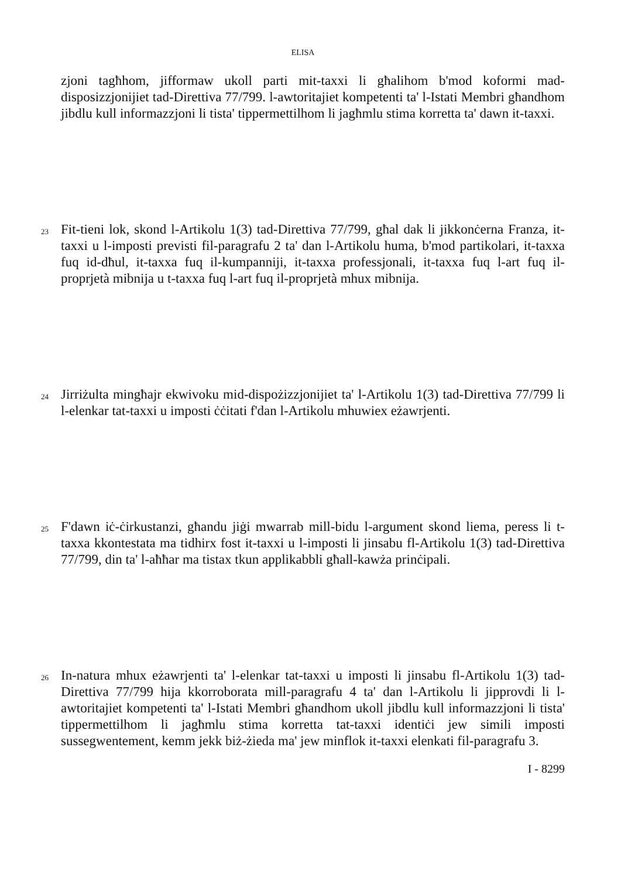ELISA
zjoni tagħhom, jifformaw ukoll parti mit-taxxi li għalihom b'mod koformi mad-disposizzjonijiet tad-Direttiva 77/799. l-awtoritajiet kompetenti ta' l-Istati Membri għandhom jibdlu kull informazzjoni li tista' tippermettilhom li jagħmlu stima korretta ta' dawn it-taxxi.
23
Fit-tieni lok, skond l-Artikolu 1(3) tad-Direttiva 77/799, għal dak li jikkonċerna Franza, it-taxxi u l-imposti previsti fil-paragrafu 2 ta' dan l-Artikolu huma, b'mod partikolari, it-taxxa fuq id-dħul, it-taxxa fuq il-kumpanniji, it-taxxa professjonali, it-taxxa fuq l-art fuq il-proprjetà mibnija u t-taxxa fuq l-art fuq il-proprjetà mhux mibnija.
24
Jirriżulta mingħajr ekwivoku mid-dispożizzjonijiet ta' l-Artikolu 1(3) tad-Direttiva 77/799 li l-elenkar tat-taxxi u imposti ċċitati f'dan l-Artikolu mhuwiex eżawrjenti.
25
F'dawn iċ-ċirkustanzi, għandu jiġi mwarrab mill-bidu l-argument skond liema, peress li t-taxxa kkontestata ma tidhirx fost it-taxxi u l-imposti li jinsabu fl-Artikolu 1(3) tad-Direttiva 77/799, din ta' l-aħħar ma tistax tkun applikabbli għall-kawża prinċipali.
26
In-natura mhux eżawrjenti ta' l-elenkar tat-taxxi u imposti li jinsabu fl-Artikolu 1(3) tad-Direttiva 77/799 hija kkorroborata mill-paragrafu 4 ta' dan l-Artikolu li jipprovdi li l-awtoritajiet kompetenti ta' l-Istati Membri għandhom ukoll jibdlu kull informazzjoni li tista' tippermettilhom li jagħmlu stima korretta tat-taxxi identiċi jew simili imposti sussegwentement, kemm jekk biż-żieda ma' jew minflok it-taxxi elenkati fil-paragrafu 3.
I - 8299